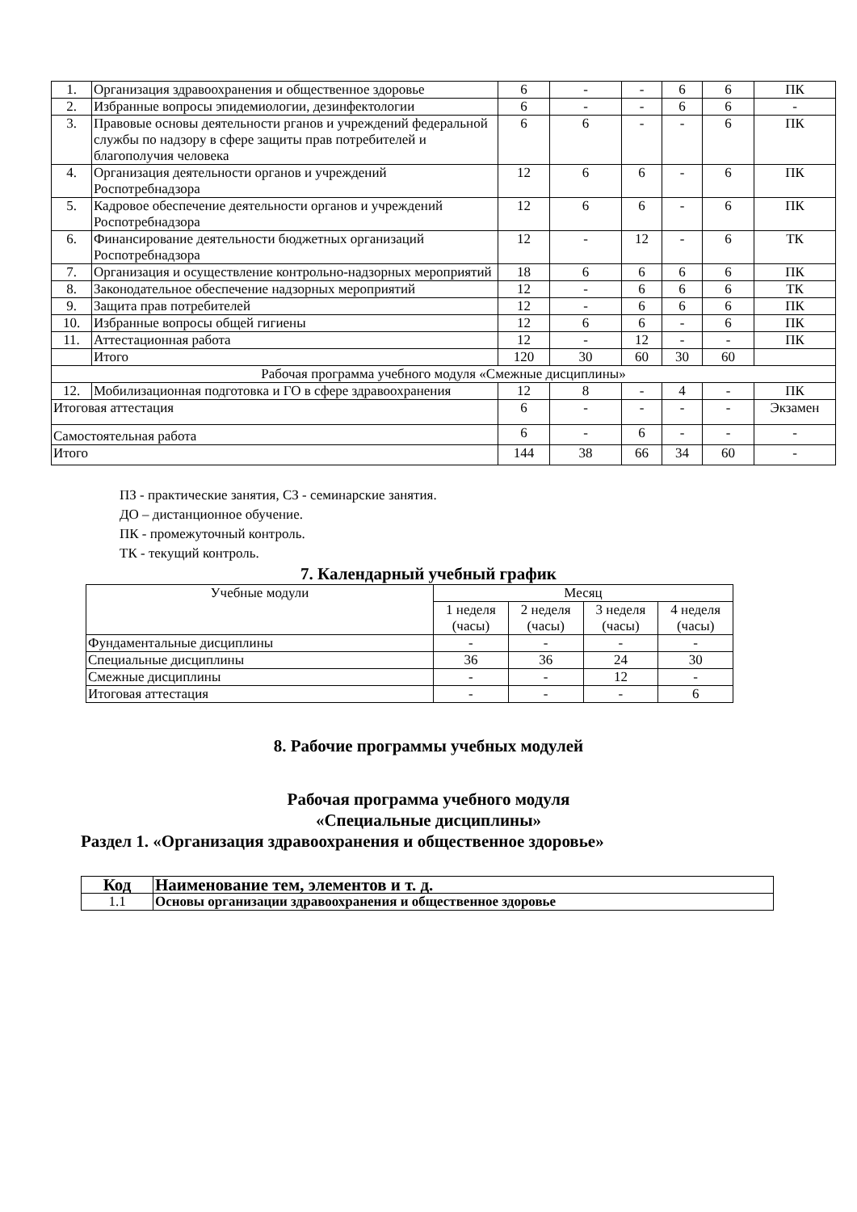| 1. | Организация здравоохранения и общественное здоровье | 6 | - | - | 6 | 6 | ПК |
| 2. | Избранные вопросы эпидемиологии, дезинфектологии | 6 | - | - | 6 | 6 | - |
| 3. | Правовые основы деятельности рганов и учреждений федеральной службы по надзору в сфере защиты прав потребителей и благополучия человека | 6 | 6 | - | - | 6 | ПК |
| 4. | Организация деятельности органов и учреждений Роспотребнадзора | 12 | 6 | 6 | - | 6 | ПК |
| 5. | Кадровое обеспечение деятельности органов и учреждений Роспотребнадзора | 12 | 6 | 6 | - | 6 | ПК |
| 6. | Финансирование деятельности бюджетных организаций Роспотребнадзора | 12 | - | 12 | - | 6 | ТК |
| 7. | Организация и осуществление контрольно-надзорных мероприятий | 18 | 6 | 6 | 6 | 6 | ПК |
| 8. | Законодательное обеспечение надзорных мероприятий | 12 | - | 6 | 6 | 6 | ТК |
| 9. | Защита прав потребителей | 12 | - | 6 | 6 | 6 | ПК |
| 10. | Избранные вопросы общей гигиены | 12 | 6 | 6 | - | 6 | ПК |
| 11. | Аттестационная работа | 12 | - | 12 | - | - | ПК |
| | Итого | 120 | 30 | 60 | 30 | 60 | |
| Рабочая программа учебного модуля «Смежные дисциплины» | | | | | | | |
| 12. | Мобилизационная подготовка и ГО в сфере здравоохранения | 12 | 8 | - | 4 | - | ПК |
| Итоговая аттестация | | 6 | - | - | - | - | Экзамен |
| Самостоятельная работа | | 6 | - | 6 | - | - | - |
| Итого | | 144 | 38 | 66 | 34 | 60 | - |
ПЗ - практические занятия, СЗ - семинарские занятия.
ДО – дистанционное обучение.
ПК - промежуточный контроль.
ТК - текущий контроль.
7. Календарный учебный график
| Учебные модули | Месяц | | | |
| | 1 неделя (часы) | 2 неделя (часы) | 3 неделя (часы) | 4 неделя (часы) |
| Фундаментальные дисциплины | - | - | - | - |
| Специальные дисциплины | 36 | 36 | 24 | 30 |
| Смежные дисциплины | - | - | 12 | - |
| Итоговая аттестация | - | - | - | 6 |
8. Рабочие программы учебных модулей
Рабочая программа учебного модуля
«Специальные дисциплины»
Раздел 1. «Организация здравоохранения и общественное здоровье»
| Код | Наименование тем, элементов и т. д. |
| 1.1 | Основы организации здравоохранения и общественное здоровье |